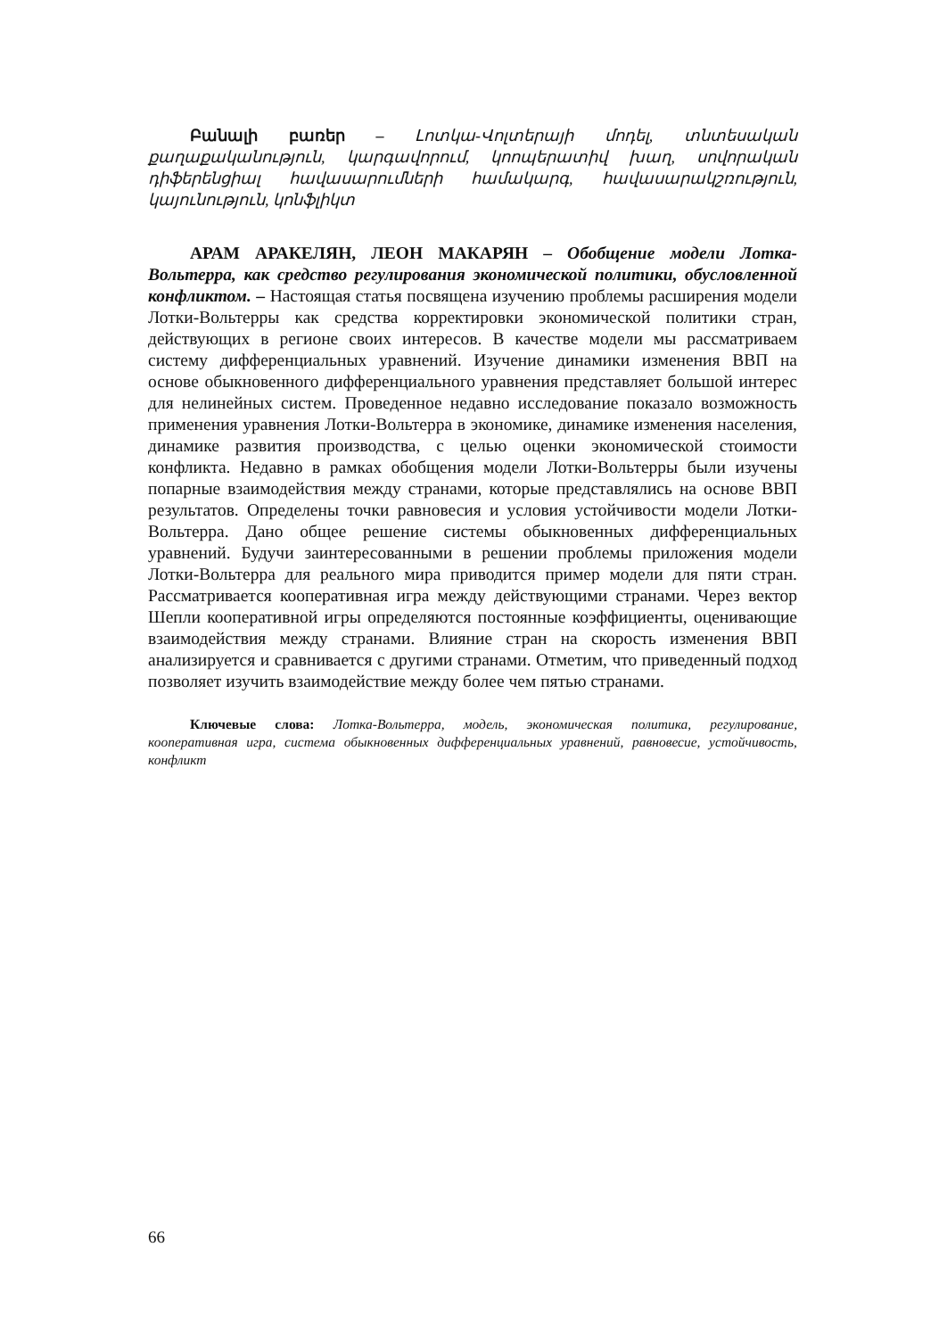Բանալի բառեր – Լոտկա-Վոլտերայի մոդել, տնտեսական քաղաքականություն, կարգավորում, կոոպերատիվ խաղ, սովորական դիֆերենցիալ հավասարումների համակարգ, հավասարակշռություն, կայունություն, կոնֆլիկտ
АРАМ АРАКЕЛЯН, ЛЕОН МАКАРЯН – Обобщение модели Лотка-Вольтерра, как средство регулирования экономической политики, обусловленной конфликтом. – Настоящая статья посвящена изучению проблемы расширения модели Лотки-Вольтерры как средства корректировки экономической политики стран, действующих в регионе своих интересов. В качестве модели мы рассматриваем систему дифференциальных уравнений. Изучение динамики изменения ВВП на основе обыкновенного дифференциального уравнения представляет большой интерес для нелинейных систем. Проведенное недавно исследование показало возможность применения уравнения Лотки-Вольтерра в экономике, динамике изменения населения, динамике развития производства, с целью оценки экономической стоимости конфликта. Недавно в рамках обобщения модели Лотки-Вольтерры были изучены попарные взаимодействия между странами, которые представлялись на основе ВВП результатов. Определены точки равновесия и условия устойчивости модели Лотки-Вольтерра. Дано общее решение системы обыкновенных дифференциальных уравнений. Будучи заинтересованными в решении проблемы приложения модели Лотки-Вольтерра для реального мира приводится пример модели для пяти стран. Рассматривается кооперативная игра между действующими странами. Через вектор Шепли кооперативной игры определяются постоянные коэффициенты, оценивающие взаимодействия между странами. Влияние стран на скорость изменения ВВП анализируется и сравнивается с другими странами. Отметим, что приведенный подход позволяет изучить взаимодействие между более чем пятью странами.
Ключевые слова: Лотка-Вольтерра, модель, экономическая политика, регулирование, кооперативная игра, система обыкновенных дифференциальных уравнений, равновесие, устойчивость, конфликт
66